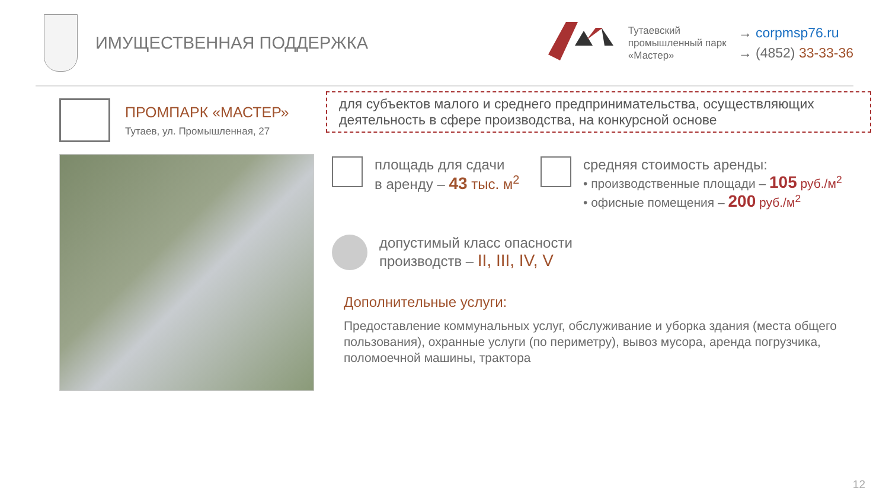ИМУЩЕСТВЕННАЯ ПОДДЕРЖКА
Тутаевский
промышленный парк
«Мастер»
→ corpmsp76.ru
→ (4852) 33-33-36
ПРОМПАРК «МАСТЕР»
Тутаев, ул. Промышленная, 27
для субъектов малого и среднего предпринимательства, осуществляющих деятельность в сфере производства, на конкурсной основе
площадь для сдачи
в аренду – 43 тыс. м<sup>2</sup>
средняя стоимость аренды:
• производственные площади – 105 руб./м<sup>2</sup>
• офисные помещения – 200 руб./м<sup>2</sup>
допустимый класс опасности
производств – II, III, IV, V
Дополнительные услуги:
Предоставление коммунальных услуг, обслуживание и уборка здания (места общего пользования), охранные услуги (по периметру), вывоз мусора, аренда погрузчика, поломоечной машины, трактора
12